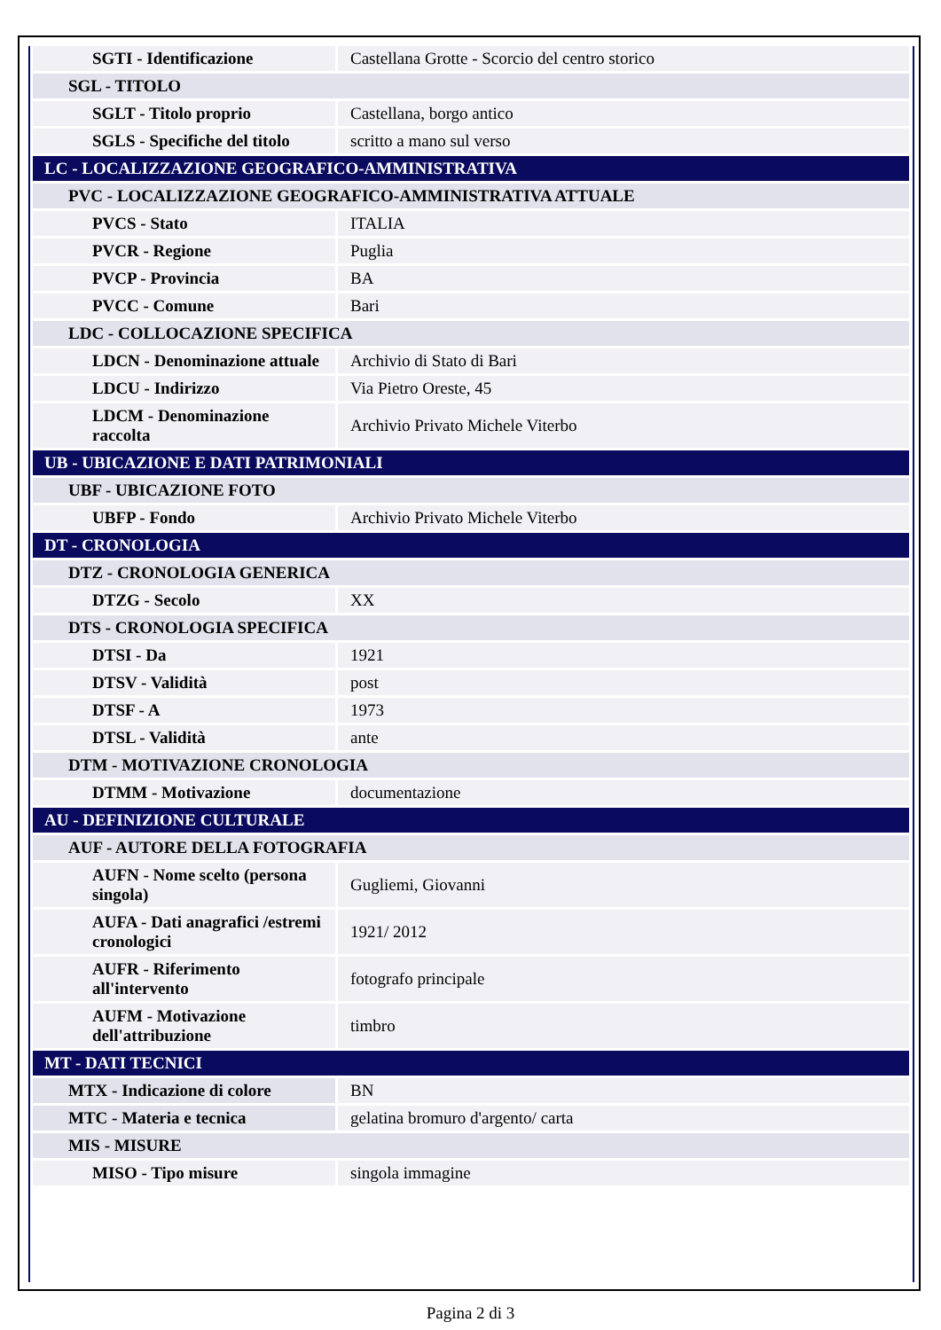| SGTI - Identificazione | Castellana Grotte - Scorcio del centro storico |
| SGL - TITOLO | |
| SGLT - Titolo proprio | Castellana, borgo antico |
| SGLS - Specifiche del titolo | scritto a mano sul verso |
| LC - LOCALIZZAZIONE GEOGRAFICO-AMMINISTRATIVA | |
| PVC - LOCALIZZAZIONE GEOGRAFICO-AMMINISTRATIVA ATTUALE | |
| PVCS - Stato | ITALIA |
| PVCR - Regione | Puglia |
| PVCP - Provincia | BA |
| PVCC - Comune | Bari |
| LDC - COLLOCAZIONE SPECIFICA | |
| LDCN - Denominazione attuale | Archivio di Stato di Bari |
| LDCU - Indirizzo | Via Pietro Oreste, 45 |
| LDCM - Denominazione raccolta | Archivio Privato Michele Viterbo |
| UB - UBICAZIONE E DATI PATRIMONIALI | |
| UBF - UBICAZIONE FOTO | |
| UBFP - Fondo | Archivio Privato Michele Viterbo |
| DT - CRONOLOGIA | |
| DTZ - CRONOLOGIA GENERICA | |
| DTZG - Secolo | XX |
| DTS - CRONOLOGIA SPECIFICA | |
| DTSI - Da | 1921 |
| DTSV - Validità | post |
| DTSF - A | 1973 |
| DTSL - Validità | ante |
| DTM - MOTIVAZIONE CRONOLOGIA | |
| DTMM - Motivazione | documentazione |
| AU - DEFINIZIONE CULTURALE | |
| AUF - AUTORE DELLA FOTOGRAFIA | |
| AUFN - Nome scelto (persona singola) | Gugliemi, Giovanni |
| AUFA - Dati anagrafici /estremi cronologici | 1921/ 2012 |
| AUFR - Riferimento all'intervento | fotografo principale |
| AUFM - Motivazione dell'attribuzione | timbro |
| MT - DATI TECNICI | |
| MTX - Indicazione di colore | BN |
| MTC - Materia e tecnica | gelatina bromuro d'argento/ carta |
| MIS - MISURE | |
| MISO - Tipo misure | singola immagine |
Pagina 2 di 3